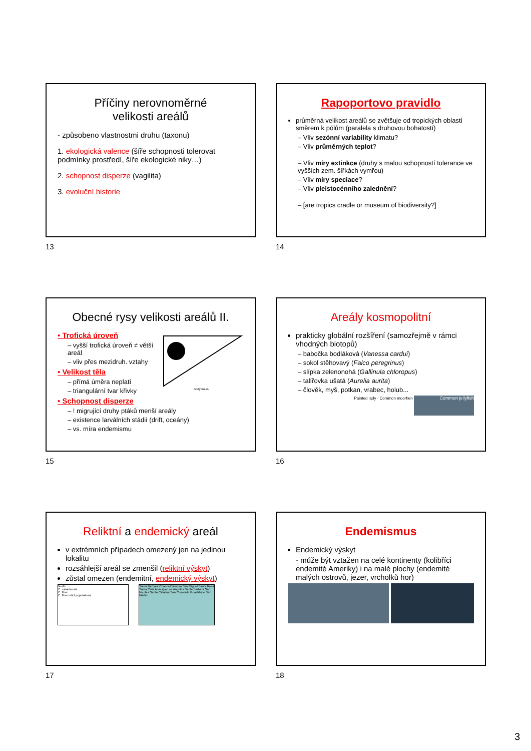Příčiny nerovnoměrné
velikosti areálů
- způsobeno vlastnostmi druhu (taxonu)
1. ekologická valence (šíře schopnosti tolerovat podmínky prostředí, šíře ekologické niky…)
2. schopnost disperze (vagilita)
3. evoluční historie
13
Rapoportovo pravidlo
průměrná velikost areálů se zvětšuje od tropických oblastí směrem k pólům (paralela s druhovou bohatostí)
– Vliv sezónní variability klimatu?
– Vliv průměrných teplot?
– Vliv míry extinkce (druhy s malou schopností tolerance ve vyšších zem. šířkách vymřou)
– Vliv míry speciace?
– Vliv pleistocénního zalednění?
– [are tropics cradle or museum of biodiversity?]
14
Obecné rysy velikosti areálů II.
• Trofická úroveň
– vyšší trofická úroveň ≠ větší areál
– vliv přes mezidruh. vztahy
• Velikost těla
– přímá úměra neplatí
– triangulární tvar křivky
Body mass
• Schopnost disperze
– ! migrující druhy ptáků menší areály
– existence larválních stádií (drift, oceány)
– vs. míra endemismu
15
Areály kosmopolitní
prakticky globální rozšíření (samozřejmě v rámci vhodných biotopů)
– babočka bodláková (Vanessa cardui)
– sokol stěhovavý (Falco peregrinus)
– slípka zelenonohá (Gallinula chloropus)
– talířovka ušatá (Aurelia aurita)
– člověk, myš, potkan, vrabec, holub...
Painted lady · Common moorhen Common jellyfish
16
Reliktní a endemický areál
v extrémních případech omezený jen na jedinou lokalitu
rozsáhlejší areál se zmenšil (reliktní výskyt)
zůstal omezen (endemitní, endemický výskyt)
North
C. canadensis
C. fiber
C. fiber relict populations
Santa Barbara Channel Ventura San Miguel Santa Rosa Santa Cruz Anacapa Los Angeles Santa Barbara San Nicolas Santa Catalina San Clemente Guadalupe San Martin
17
Endemismus
Endemický výskyt
- může být vztažen na celé kontinenty (kolibříci endemité Ameriky) i na malé plochy (endemité malých ostrovů, jezer, vrcholků hor)
18
3